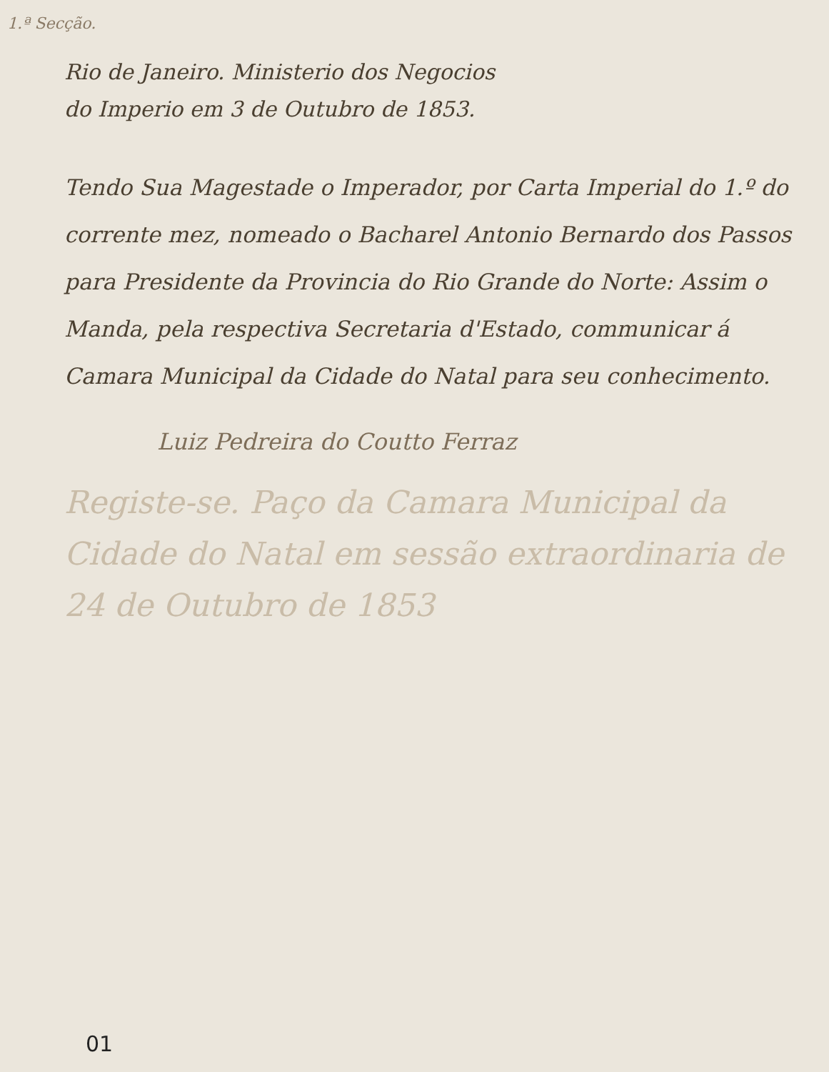1.ª Secção.
Rio de Janeiro. Ministerio dos Negocios
do Imperio em 3 de Outubro de 1853.
Tendo Sua Magestade o Imperador, por Carta Imperial do 1.º do corrente mez, nomeado o Bacharel Antonio Bernardo dos Passos para Presidente da Provincia do Rio Grande do Norte: Assim o Manda, pela respectiva Secretaria d'Estado, communicar á Camara Municipal da Cidade do Natal para seu conhecimento.
Luiz Pedreira do Coutto Ferraz
Registe-se. Paço da Camara Municipal da Cidade do Natal em sessão extraordinaria de 24 de Outubro de 1853
01